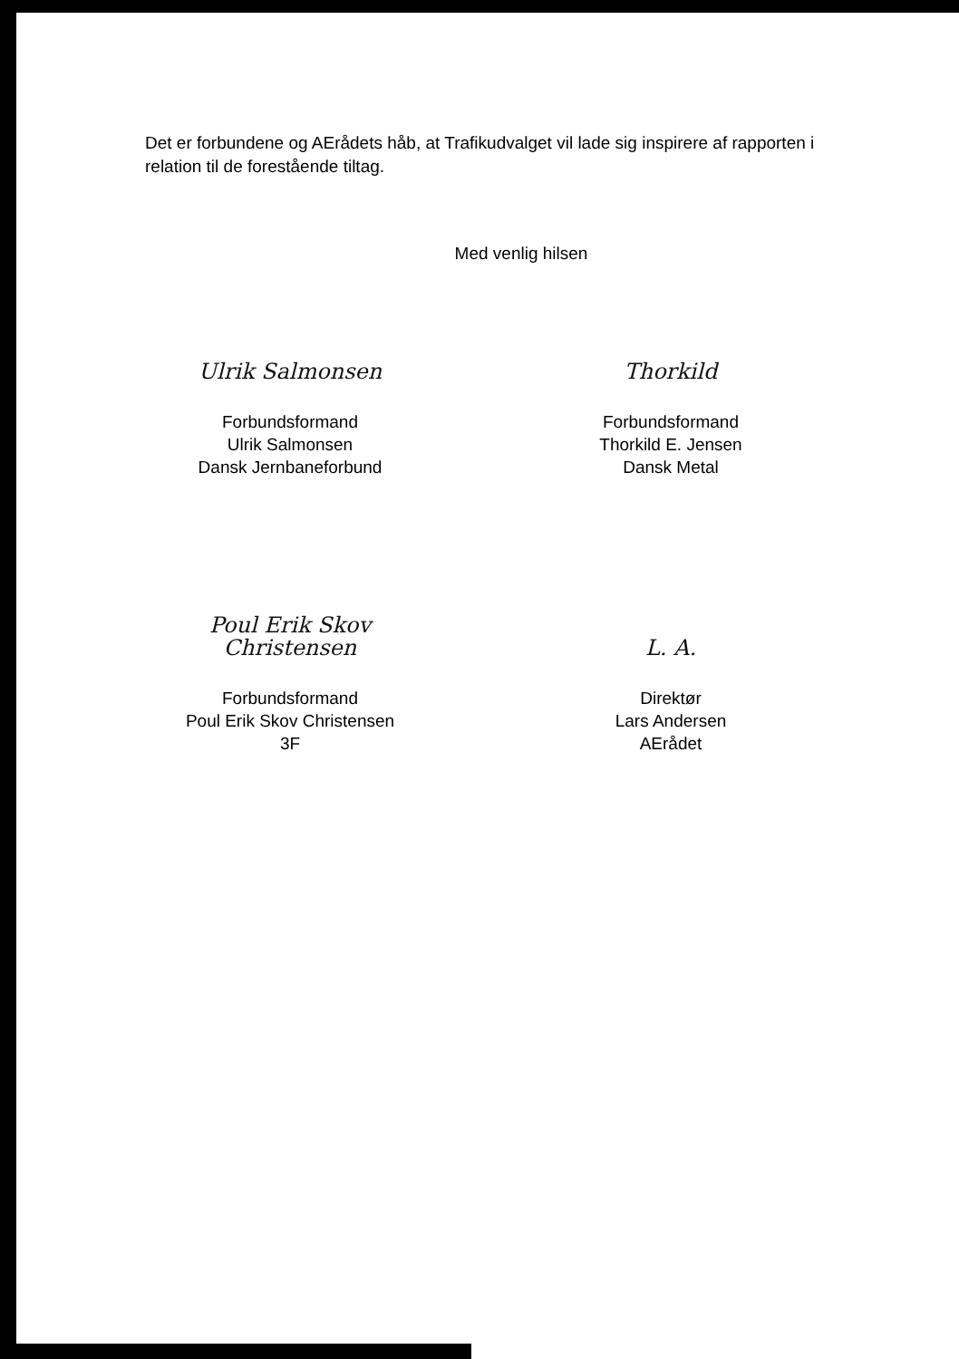Det er forbundene og AErådets håb, at Trafikudvalget vil lade sig inspirere af rapporten i relation til de forestående tiltag.
Med venlig hilsen
Ulrik Salmonsen
Forbundsformand
Ulrik Salmonsen
Dansk Jernbaneforbund
Thorkild
Forbundsformand
Thorkild E. Jensen
Dansk Metal
Poul Erik Skov Christensen
Forbundsformand
Poul Erik Skov Christensen
3F
L. A.
Direktør
Lars Andersen
AErådet